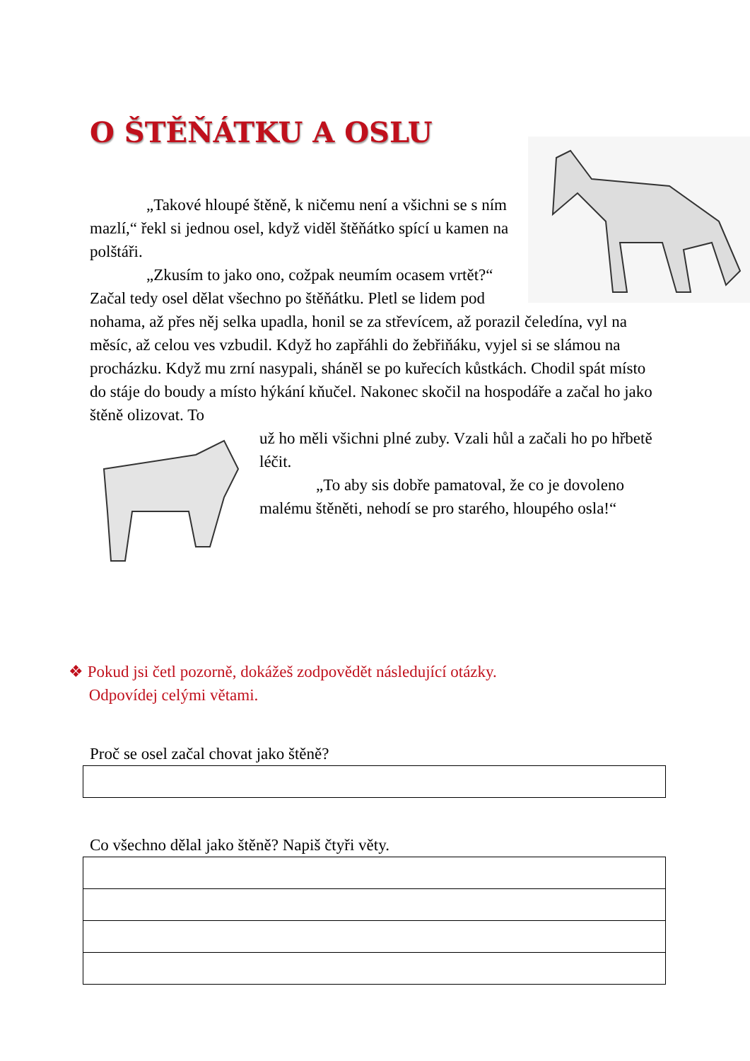O ŠTĚŇÁTKU A OSLU
„Takové hloupé štěně, k ničemu není a všichni se s ním mazlí,“ řekl si jednou osel, když viděl štěňátko spící u kamen na polštáři.
„Zkusím to jako ono, cožpak neumím ocasem vrtět?“ Začal tedy osel dělat všechno po štěňátku. Pletl se lidem pod nohama, až přes něj selka upadla, honil se za střevícem, až porazil čeledína, vyl na měsíc, až celou ves vzbudil. Když ho zapřáhli do žebřiňáku, vyjel si se slámou na procházku. Když mu zrní nasypali, sháněl se po kuřecích kůstkách. Chodil spát místo do stáje do boudy a místo hýkání kňučel. Nakonec skočil na hospodáře a začal ho jako štěně olizovat. To
už ho měli všichni plné zuby. Vzali hůl a začali ho po hřbetě léčit.
„To aby sis dobře pamatoval, že co je dovoleno malému štěněti, nehodí se pro starého, hloupého osla!“
❖ Pokud jsi četl pozorně, dokážeš zodpovědět následující otázky.
Odpovídej celými větami.
Proč se osel začal chovat jako štěně?
Co všechno dělal jako štěně? Napiš čtyři věty.